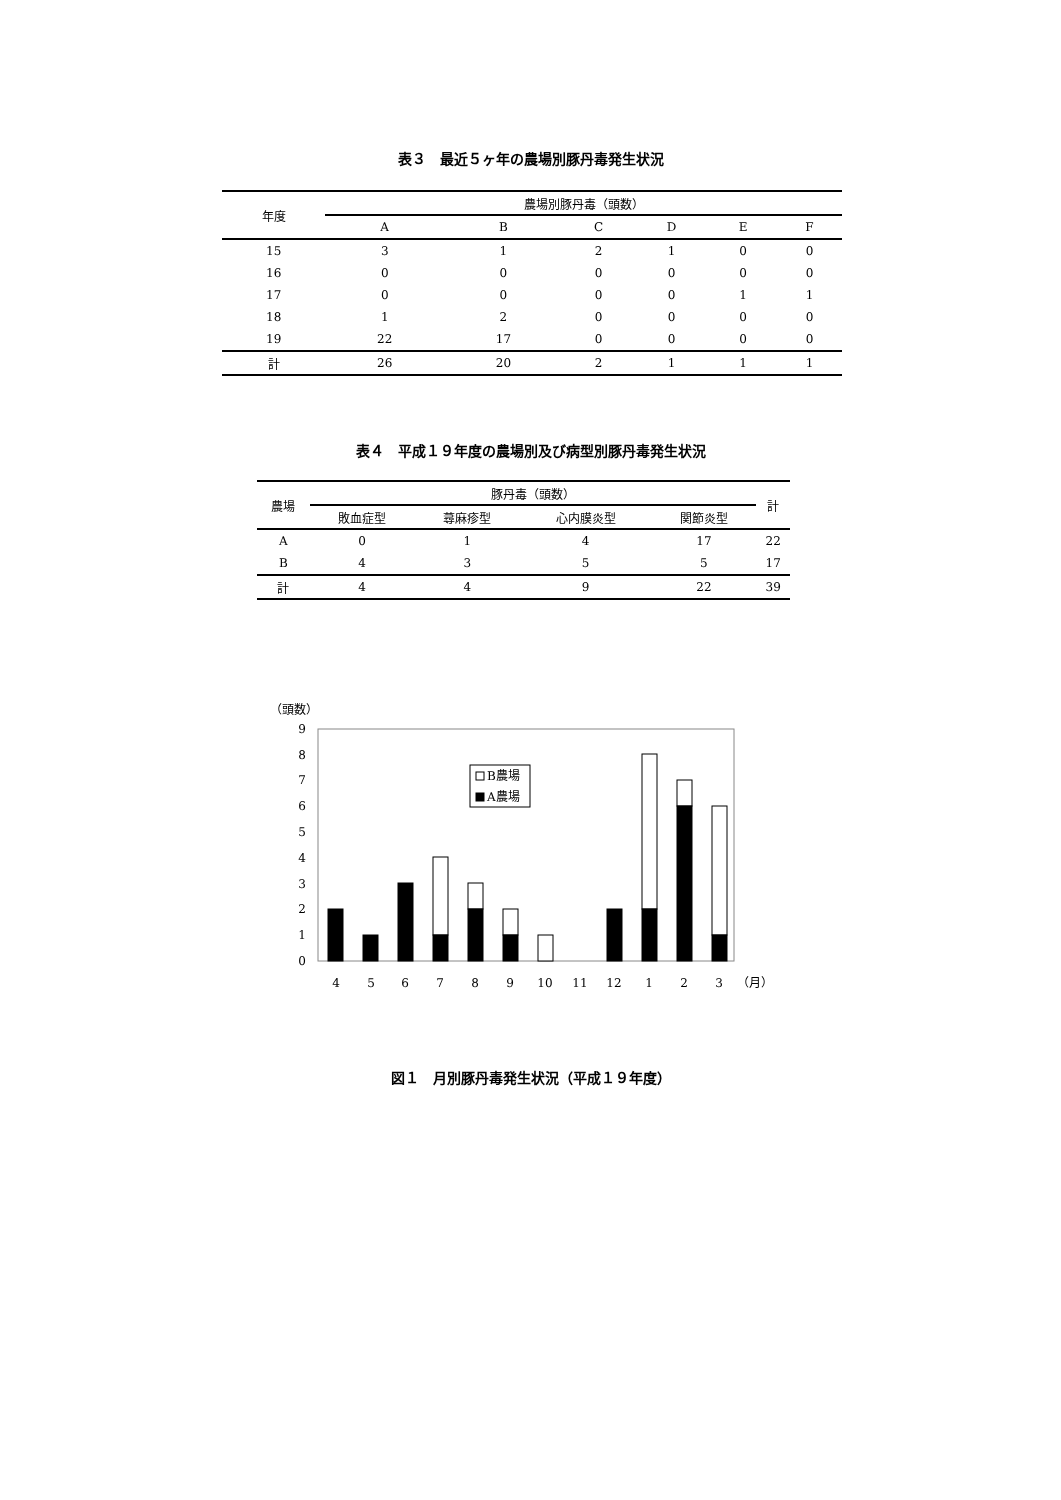表３　最近５ヶ年の農場別豚丹毒発生状況
| 年度 | 農場別豚丹毒（頭数） | | | | | |
| --- | --- | --- | --- | --- | --- | --- |
| | A | B | C | D | E | F |
| 15 | 3 | 1 | 2 | 1 | 0 | 0 |
| 16 | 0 | 0 | 0 | 0 | 0 | 0 |
| 17 | 0 | 0 | 0 | 0 | 1 | 1 |
| 18 | 1 | 2 | 0 | 0 | 0 | 0 |
| 19 | 22 | 17 | 0 | 0 | 0 | 0 |
| 計 | 26 | 20 | 2 | 1 | 1 | 1 |
表４　平成１９年度の農場別及び病型別豚丹毒発生状況
| 農場 | 豚丹毒（頭数） | | | | 計 |
| --- | --- | --- | --- | --- | --- |
| | 敗血症型 | 蕁麻疹型 | 心内膜炎型 | 関節炎型 | |
| A | 0 | 1 | 4 | 17 | 22 |
| B | 4 | 3 | 5 | 5 | 17 |
| 計 | 4 | 4 | 9 | 22 | 39 |
（頭数）
0
1
2
3
4
5
6
7
8
9
B農場
A農場
4
5
6
7
8
9
10
11
12
1
2
3
（月）
図１　月別豚丹毒発生状況（平成１９年度）